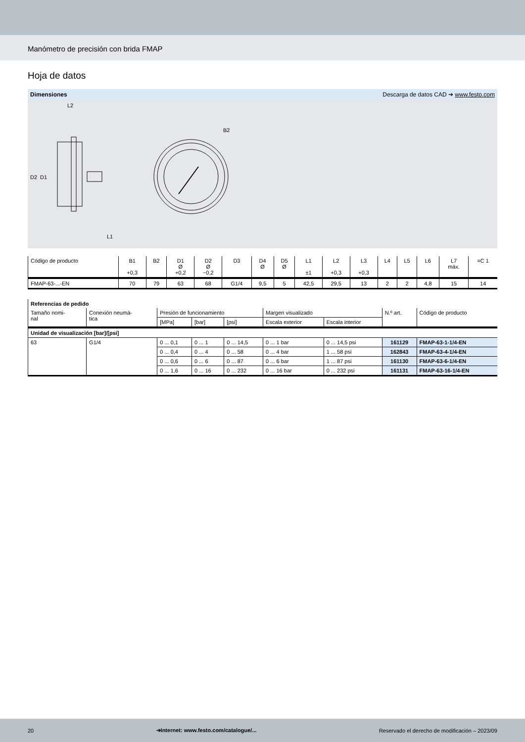Manómetro de precisión con brida FMAP
Hoja de datos
Dimensiones Descarga de datos CAD ➔ www.festo.com
L2
D2
D1
L1
B2
| Código de producto | B1 +0,3 | B2 | D1 Ø +0,2 | D2 Ø −0,2 | D3 | D4 Ø | D5 Ø | L1 ±1 | L2 +0,3 | L3 +0,3 | L4 | L5 | L6 | L7 máx. | =C 1 |
| --- | --- | --- | --- | --- | --- | --- | --- | --- | --- | --- | --- | --- | --- | --- | --- |
| FMAP-63-...-EN | 70 | 79 | 63 | 68 | G1/4 | 9,5 | 5 | 42,5 | 29,5 | 13 | 2 | 2 | 4,8 | 15 | 14 |
| Referencias de pedido | | | | | | | | |
| --- | --- | --- | --- | --- | --- | --- | --- | --- |
| Tamaño nomi- nal | Conexión neumá- tica | Presión de funcionamiento | | | Margen visualizado | | N.º art. | Código de producto |
| | | [MPa] | [bar] | [psi] | Escala exterior | Escala interior | | |
| Unidad de visualización [bar]/[psi] | | | | | | | | |
| 63 | G1/4 | 0 ... 0,1 | 0 ... 1 | 0 ... 14,5 | 0 ... 1 bar | 0 ... 14,5 psi | 161129 | FMAP-63-1-1/4-EN |
| | | 0 ... 0,4 | 0 ... 4 | 0 ... 58 | 0 ... 4 bar | 1 ... 58 psi | 162843 | FMAP-63-4-1/4-EN |
| | | 0 ... 0,6 | 0 ... 6 | 0 ... 87 | 0 ... 6 bar | 1 ... 87 psi | 161130 | FMAP-63-6-1/4-EN |
| | | 0 ... 1,6 | 0 ... 16 | 0 ... 232 | 0 ... 16 bar | 0 ... 232 psi | 161131 | FMAP-63-16-1/4-EN |
20 ➔Internet: www.festo.com/catalogue/... Reservado el derecho de modificación – 2023/09